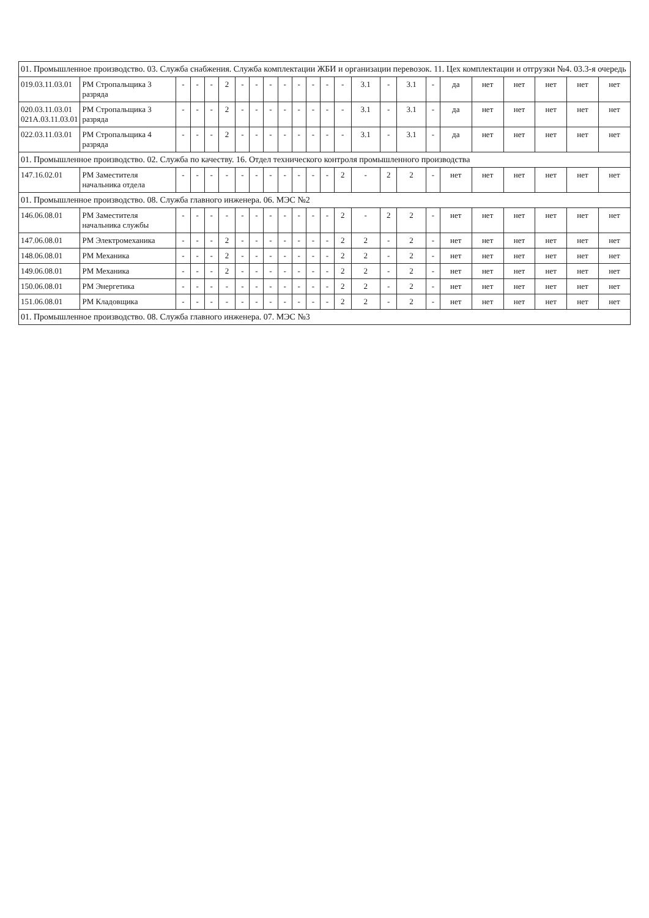| 01. Промышленное производство. 03. Служба снабжения. Служба комплектации ЖБИ и организации перевозок. 11. Цех комплектации и отгрузки №4. 03.3-я очередь | | | | | | | | | | | | | | | | | | | | | | | |
| 019.03.11.03.01 | РМ Стропальщика 3 разряда | - | - | - | 2 | - | - | - | - | - | - | - | - | 3.1 | - | 3.1 | - | да | нет | нет | нет | нет | нет |
| 020.03.11.03.01 021А.03.11.03.01 | РМ Стропальщика 3 разряда | - | - | - | 2 | - | - | - | - | - | - | - | - | 3.1 | - | 3.1 | - | да | нет | нет | нет | нет | нет |
| 022.03.11.03.01 | РМ Стропальщика 4 разряда | - | - | - | 2 | - | - | - | - | - | - | - | - | 3.1 | - | 3.1 | - | да | нет | нет | нет | нет | нет |
| 01. Промышленное производство. 02. Служба по качеству. 16. Отдел технического контроля промышленного производства | | | | | | | | | | | | | | | | | | | | | | | |
| 147.16.02.01 | РМ Заместителя начальника отдела | - | - | - | - | - | - | - | - | - | - | - | 2 | - | 2 | 2 | - | нет | нет | нет | нет | нет | нет |
| 01. Промышленное производство. 08. Служба главного инженера. 06. МЭС №2 | | | | | | | | | | | | | | | | | | | | | | | |
| 146.06.08.01 | РМ Заместителя начальника службы | - | - | - | - | - | - | - | - | - | - | - | 2 | - | 2 | 2 | - | нет | нет | нет | нет | нет | нет |
| 147.06.08.01 | РМ Электромеханика | - | - | - | 2 | - | - | - | - | - | - | - | 2 | 2 | - | 2 | - | нет | нет | нет | нет | нет | нет |
| 148.06.08.01 | РМ Механика | - | - | - | 2 | - | - | - | - | - | - | - | 2 | 2 | - | 2 | - | нет | нет | нет | нет | нет | нет |
| 149.06.08.01 | РМ Механика | - | - | - | 2 | - | - | - | - | - | - | - | 2 | 2 | - | 2 | - | нет | нет | нет | нет | нет | нет |
| 150.06.08.01 | РМ Энергетика | - | - | - | - | - | - | - | - | - | - | - | 2 | 2 | - | 2 | - | нет | нет | нет | нет | нет | нет |
| 151.06.08.01 | РМ Кладовщика | - | - | - | - | - | - | - | - | - | - | - | 2 | 2 | - | 2 | - | нет | нет | нет | нет | нет | нет |
| 01. Промышленное производство. 08. Служба главного инженера. 07. МЭС №3 | | | | | | | | | | | | | | | | | | | | | | | |